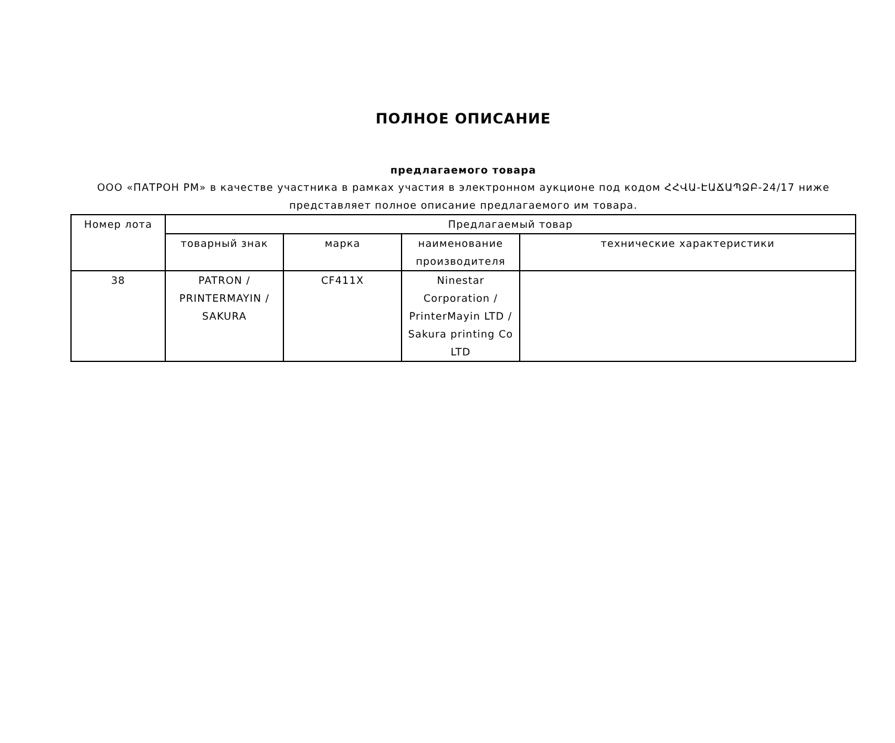ПОЛНОЕ ОПИСАНИЕ
предлагаемого товара
ООО «ПАТРОН РМ» в качестве участника в рамках участия в электронном аукционе под кодом ՀՀՎԱ-ԷԱՃԱՊՁԲ-24/17 ниже представляет полное описание предлагаемого им товара.
| Номер лота | Предлагаемый товар | | | |
| --- | --- | --- | --- | --- |
| | товарный знак | марка | наименование производителя | технические характеристики |
| 38 | PATRON / PRINTERMAYIN / SAKURA | CF411X | Ninestar Corporation / PrinterMayin LTD / Sakura printing Co LTD | |